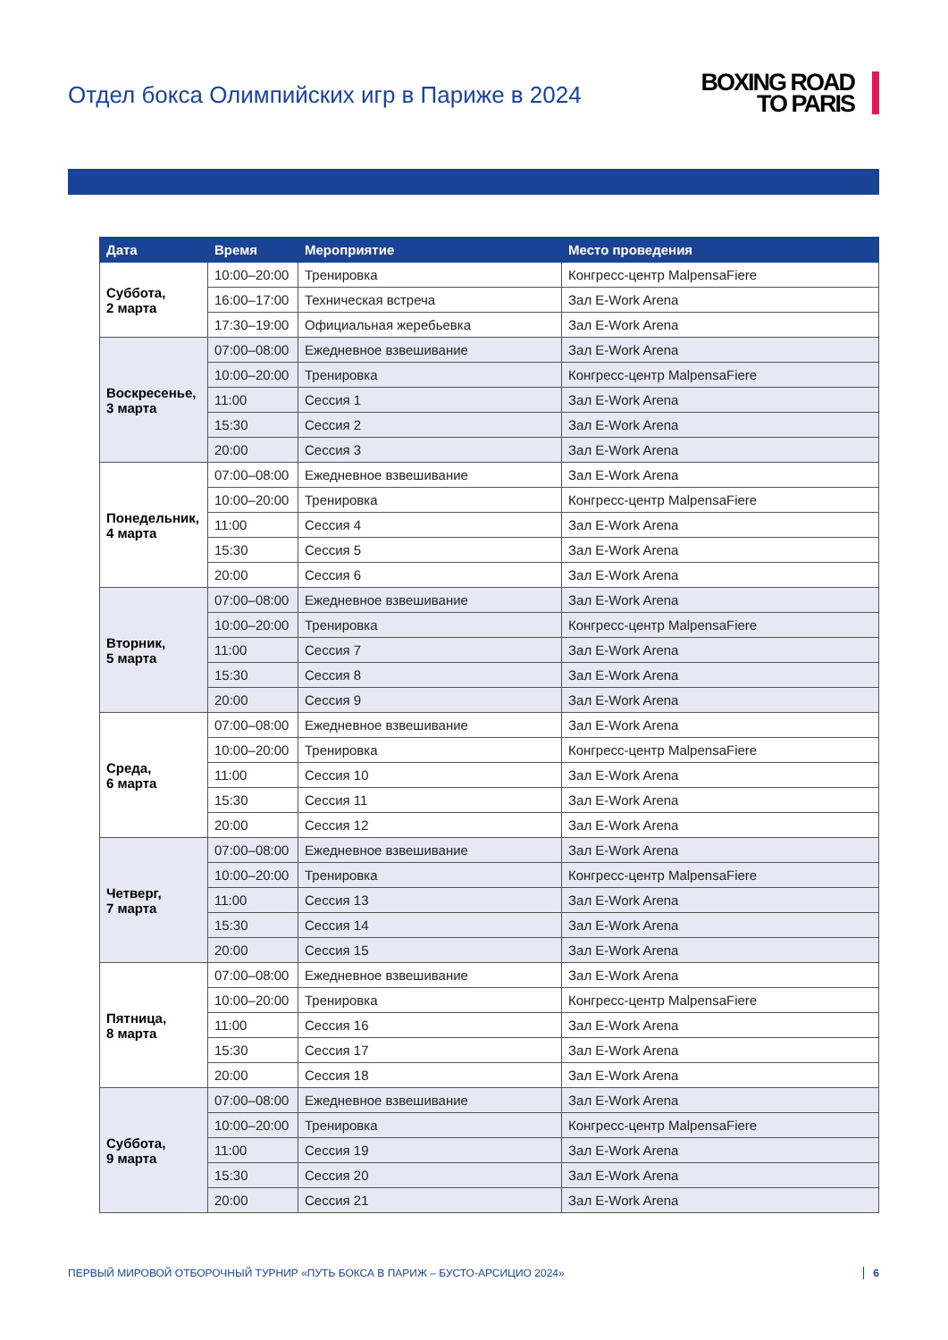Отдел бокса Олимпийских игр в Париже в 2024
BOXING ROAD
TO PARIS
| Дата | Время | Мероприятие | Место проведения |
| --- | --- | --- | --- |
| Суббота, 2 марта | 10:00–20:00 | Тренировка | Конгресс-центр MalpensaFiere |
| | 16:00–17:00 | Техническая встреча | Зал E-Work Arena |
| | 17:30–19:00 | Официальная жеребьевка | Зал E-Work Arena |
| Воскресенье, 3 марта | 07:00–08:00 | Ежедневное взвешивание | Зал E-Work Arena |
| | 10:00–20:00 | Тренировка | Конгресс-центр MalpensaFiere |
| | 11:00 | Сессия 1 | Зал E-Work Arena |
| | 15:30 | Сессия 2 | Зал E-Work Arena |
| | 20:00 | Сессия 3 | Зал E-Work Arena |
| Понедельник, 4 марта | 07:00–08:00 | Ежедневное взвешивание | Зал E-Work Arena |
| | 10:00–20:00 | Тренировка | Конгресс-центр MalpensaFiere |
| | 11:00 | Сессия 4 | Зал E-Work Arena |
| | 15:30 | Сессия 5 | Зал E-Work Arena |
| | 20:00 | Сессия 6 | Зал E-Work Arena |
| Вторник, 5 марта | 07:00–08:00 | Ежедневное взвешивание | Зал E-Work Arena |
| | 10:00–20:00 | Тренировка | Конгресс-центр MalpensaFiere |
| | 11:00 | Сессия 7 | Зал E-Work Arena |
| | 15:30 | Сессия 8 | Зал E-Work Arena |
| | 20:00 | Сессия 9 | Зал E-Work Arena |
| Среда, 6 марта | 07:00–08:00 | Ежедневное взвешивание | Зал E-Work Arena |
| | 10:00–20:00 | Тренировка | Конгресс-центр MalpensaFiere |
| | 11:00 | Сессия 10 | Зал E-Work Arena |
| | 15:30 | Сессия 11 | Зал E-Work Arena |
| | 20:00 | Сессия 12 | Зал E-Work Arena |
| Четверг, 7 марта | 07:00–08:00 | Ежедневное взвешивание | Зал E-Work Arena |
| | 10:00–20:00 | Тренировка | Конгресс-центр MalpensaFiere |
| | 11:00 | Сессия 13 | Зал E-Work Arena |
| | 15:30 | Сессия 14 | Зал E-Work Arena |
| | 20:00 | Сессия 15 | Зал E-Work Arena |
| Пятница, 8 марта | 07:00–08:00 | Ежедневное взвешивание | Зал E-Work Arena |
| | 10:00–20:00 | Тренировка | Конгресс-центр MalpensaFiere |
| | 11:00 | Сессия 16 | Зал E-Work Arena |
| | 15:30 | Сессия 17 | Зал E-Work Arena |
| | 20:00 | Сессия 18 | Зал E-Work Arena |
| Суббота, 9 марта | 07:00–08:00 | Ежедневное взвешивание | Зал E-Work Arena |
| | 10:00–20:00 | Тренировка | Конгресс-центр MalpensaFiere |
| | 11:00 | Сессия 19 | Зал E-Work Arena |
| | 15:30 | Сессия 20 | Зал E-Work Arena |
| | 20:00 | Сессия 21 | Зал E-Work Arena |
ПЕРВЫЙ МИРОВОЙ ОТБОРОЧНЫЙ ТУРНИР «ПУТЬ БОКСА В ПАРИЖ – БУСТО-АРСИЦИО 2024» 6